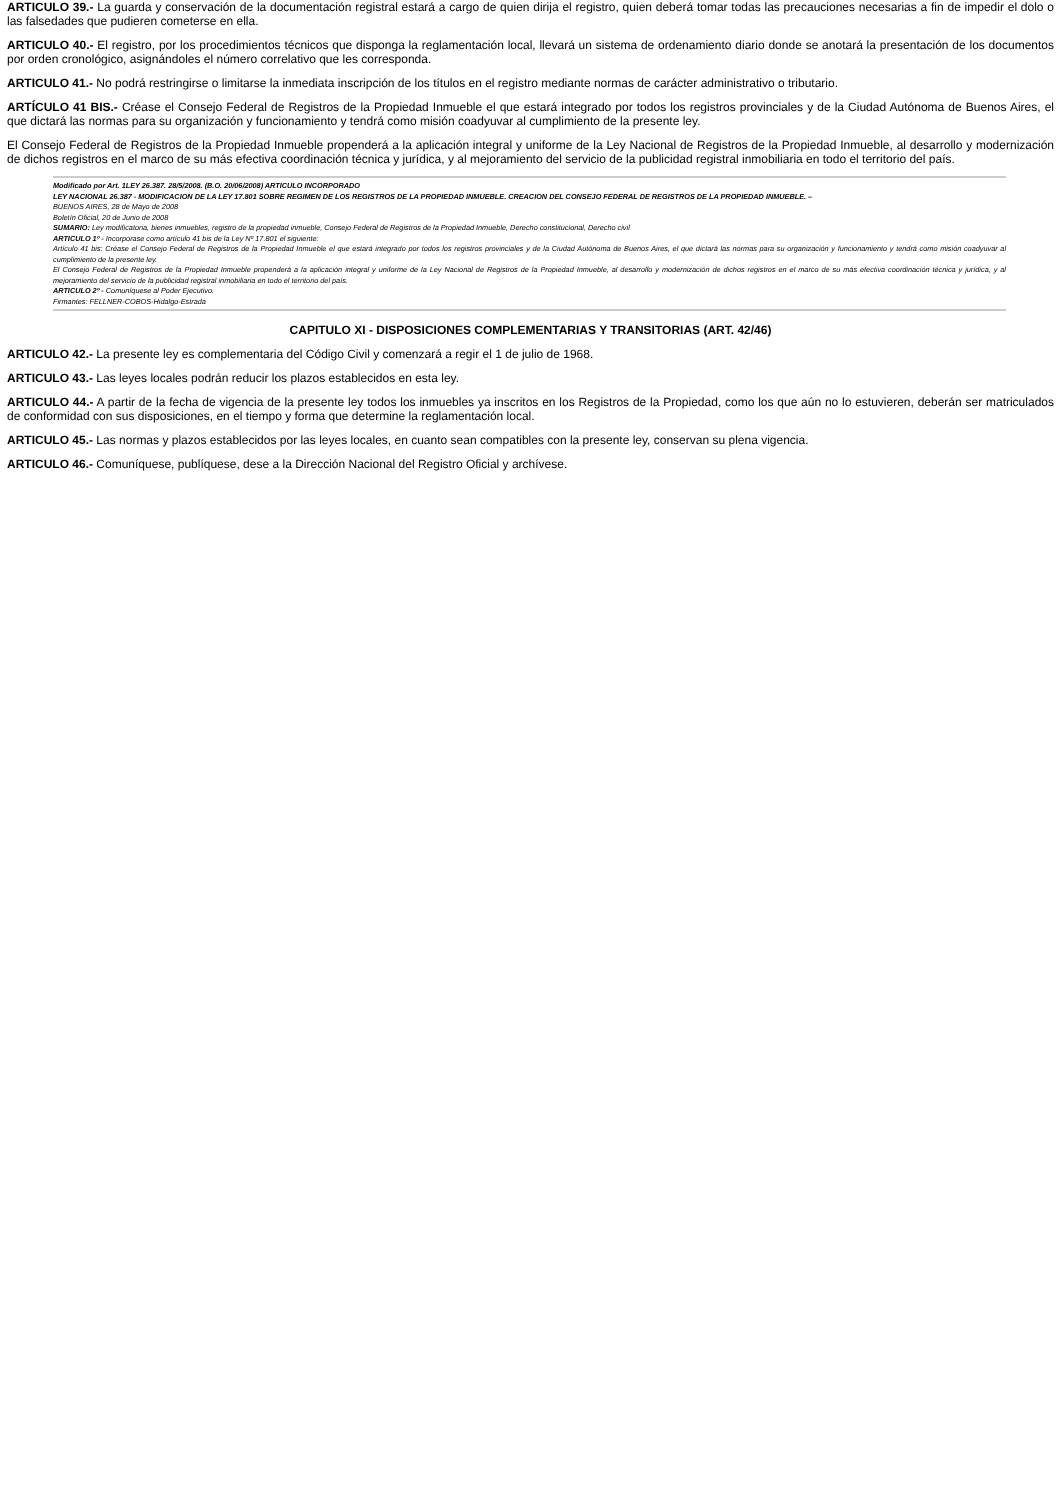ARTICULO 39.- La guarda y conservación de la documentación registral estará a cargo de quien dirija el registro, quien deberá tomar todas las precauciones necesarias a fin de impedir el dolo o las falsedades que pudieren cometerse en ella.
ARTICULO 40.- El registro, por los procedimientos técnicos que disponga la reglamentación local, llevará un sistema de ordenamiento diario donde se anotará la presentación de los documentos por orden cronológico, asignándoles el número correlativo que les corresponda.
ARTICULO 41.- No podrá restringirse o limitarse la inmediata inscripción de los títulos en el registro mediante normas de carácter administrativo o tributario.
ARTÍCULO 41 BIS.- Créase el Consejo Federal de Registros de la Propiedad Inmueble el que estará integrado por todos los registros provinciales y de la Ciudad Autónoma de Buenos Aires, el que dictará las normas para su organización y funcionamiento y tendrá como misión coadyuvar al cumplimiento de la presente ley.
El Consejo Federal de Registros de la Propiedad Inmueble propenderá a la aplicación integral y uniforme de la Ley Nacional de Registros de la Propiedad Inmueble, al desarrollo y modernización de dichos registros en el marco de su más efectiva coordinación técnica y jurídica, y al mejoramiento del servicio de la publicidad registral inmobiliaria en todo el territorio del país.
Modificado por Art. 1LEY 26.387. 28/5/2008. (B.O. 20/06/2008) ARTICULO INCORPORADO
LEY NACIONAL 26.387 - MODIFICACION DE LA LEY 17.801 SOBRE REGIMEN DE LOS REGISTROS DE LA PROPIEDAD INMUEBLE. CREACION DEL CONSEJO FEDERAL DE REGISTROS DE LA PROPIEDAD INMUEBLE. –
BUENOS AIRES, 28 de Mayo de 2008
Boletín Oficial, 20 de Junio de 2008
SUMARIO: Ley modificatoria, bienes inmuebles, registro de la propiedad inmueble, Consejo Federal de Registros de la Propiedad Inmueble, Derecho constitucional, Derecho civil
ARTICULO 1º - Incorporase como artículo 41 bis de la Ley Nº 17.801 el siguiente:
Artículo 41 bis: Créase el Consejo Federal de Registros de la Propiedad Inmueble el que estará integrado por todos los registros provinciales y de la Ciudad Autónoma de Buenos Aires, el que dictará las normas para su organización y funcionamiento y tendrá como misión coadyuvar al cumplimiento de la presente ley.
El Consejo Federal de Registros de la Propiedad Inmueble propenderá a la aplicación integral y uniforme de la Ley Nacional de Registros de la Propiedad Inmueble, al desarrollo y modernización de dichos registros en el marco de su más efectiva coordinación técnica y jurídica, y al mejoramiento del servicio de la publicidad registral inmobiliaria en todo el territorio del país.
ARTICULO 2º - Comuníquese al Poder Ejecutivo.
Firmantes: FELLNER-COBOS-Hidalgo-Estrada
CAPITULO XI - DISPOSICIONES COMPLEMENTARIAS Y TRANSITORIAS (ART. 42/46)
ARTICULO 42.- La presente ley es complementaria del Código Civil y comenzará a regir el 1 de julio de 1968.
ARTICULO 43.- Las leyes locales podrán reducir los plazos establecidos en esta ley.
ARTICULO 44.- A partir de la fecha de vigencia de la presente ley todos los inmuebles ya inscritos en los Registros de la Propiedad, como los que aún no lo estuvieren, deberán ser matriculados de conformidad con sus disposiciones, en el tiempo y forma que determine la reglamentación local.
ARTICULO 45.- Las normas y plazos establecidos por las leyes locales, en cuanto sean compatibles con la presente ley, conservan su plena vigencia.
ARTICULO 46.- Comuníquese, publíquese, dese a la Dirección Nacional del Registro Oficial y archívese.